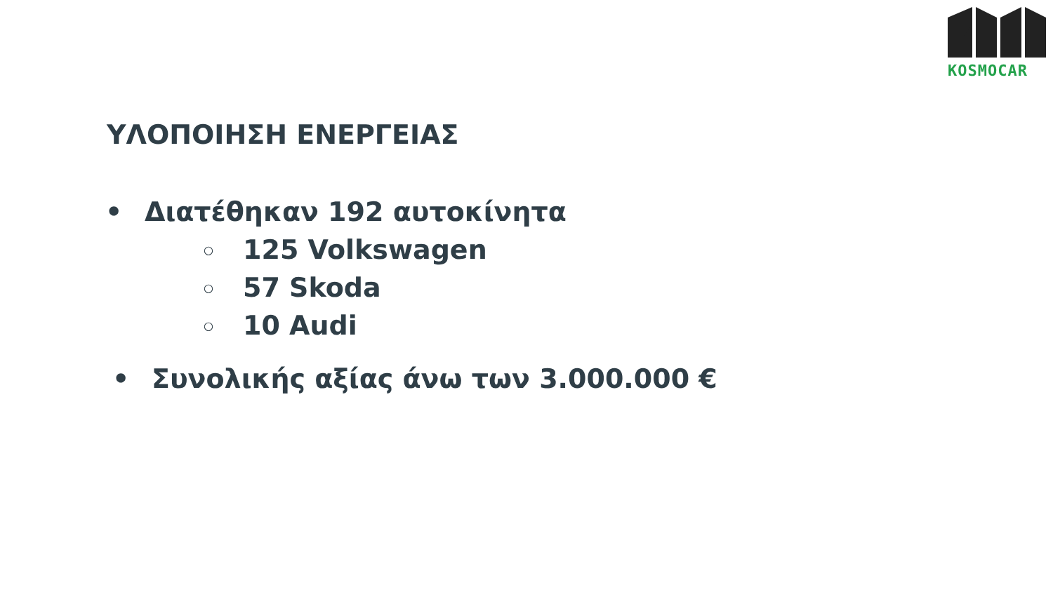KOSMOCAR
ΥΛΟΠΟΙΗΣΗ ΕΝΕΡΓΕΙΑΣ
• Διατέθηκαν 192 αυτοκίνητα
○ 125 Volkswagen
○ 57 Skoda
○ 10 Audi
• Συνολικής αξίας άνω των 3.000.000 €